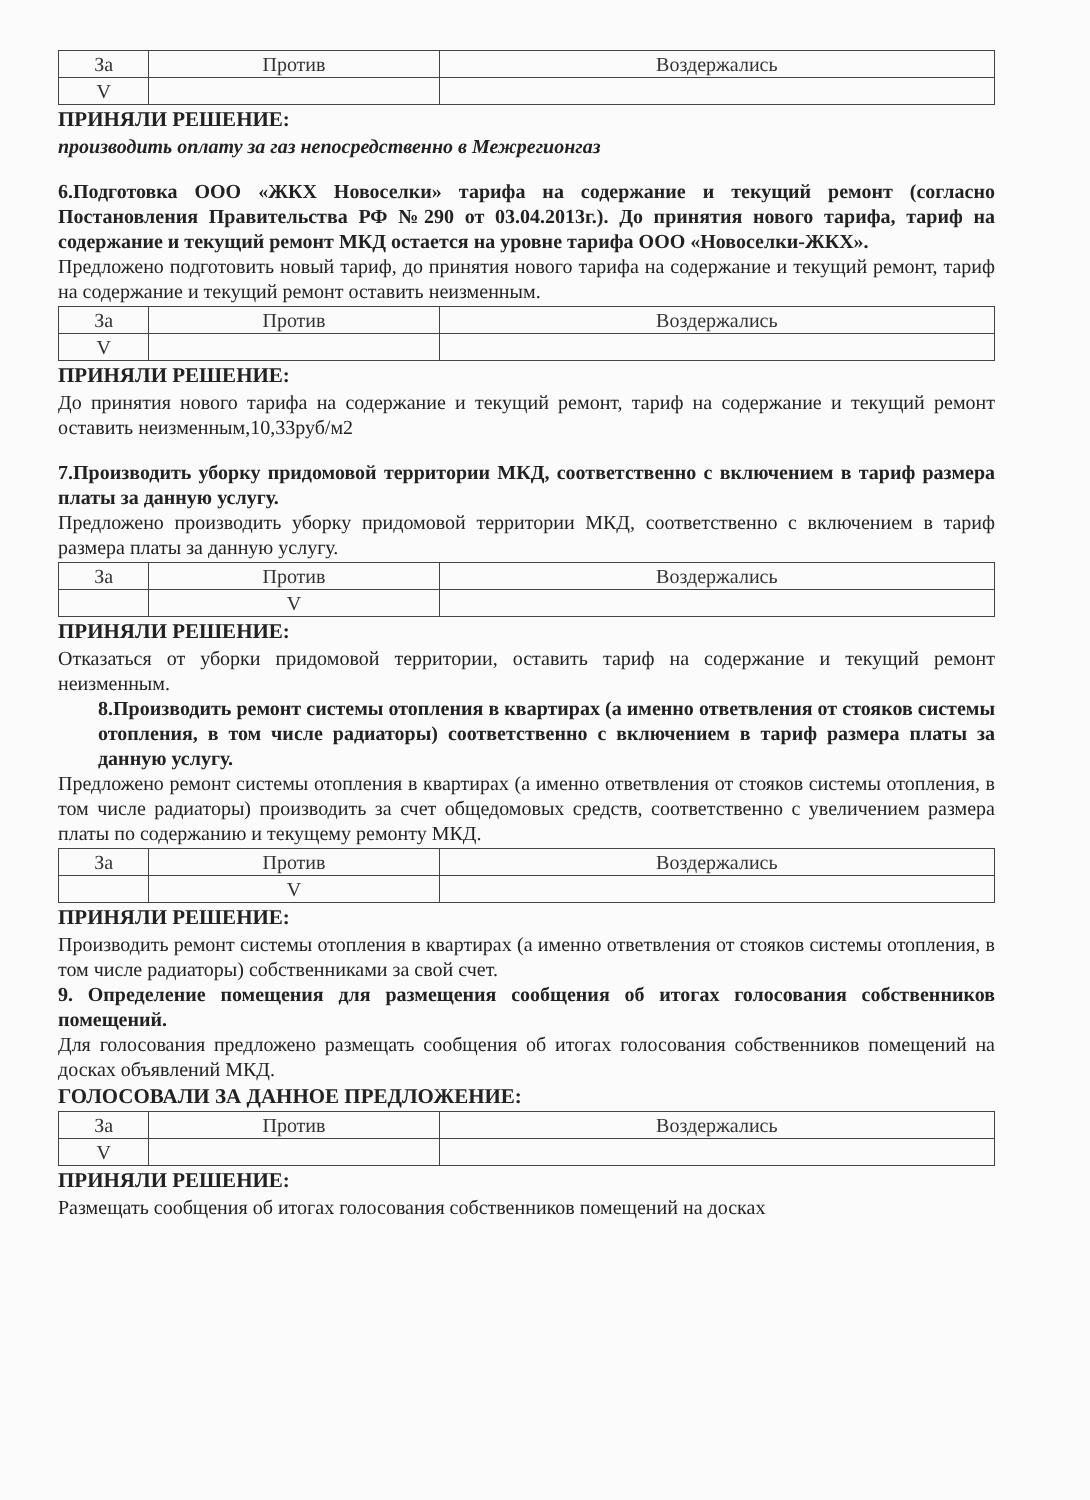| За | Против | Воздержались |
| --- | --- | --- |
| V | | |
ПРИНЯЛИ РЕШЕНИЕ:
производить оплату за газ непосредственно в Межрегионгаз
6.Подготовка ООО «ЖКХ Новоселки» тарифа на содержание и текущий ремонт (согласно Постановления Правительства РФ №290 от 03.04.2013г.). До принятия нового тарифа, тариф на содержание и текущий ремонт МКД остается на уровне тарифа ООО «Новоселки-ЖКХ».
Предложено подготовить новый тариф, до принятия нового тарифа на содержание и текущий ремонт, тариф на содержание и текущий ремонт оставить неизменным.
| За | Против | Воздержались |
| --- | --- | --- |
| V | | |
ПРИНЯЛИ РЕШЕНИЕ:
До принятия нового тарифа на содержание и текущий ремонт, тариф на содержание и текущий ремонт оставить неизменным,10,33руб/м2
7.Производить уборку придомовой территории МКД, соответственно с включением в тариф размера платы за данную услугу.
Предложено производить уборку придомовой территории МКД, соответственно с включением в тариф размера платы за данную услугу.
| За | Против | Воздержались |
| --- | --- | --- |
| | V | |
ПРИНЯЛИ РЕШЕНИЕ:
Отказаться от уборки придомовой территории, оставить тариф на содержание и текущий ремонт неизменным.
8.Производить ремонт системы отопления в квартирах (а именно ответвления от стояков системы отопления, в том числе радиаторы) соответственно с включением в тариф размера платы за данную услугу.
Предложено ремонт системы отопления в квартирах (а именно ответвления от стояков системы отопления, в том числе радиаторы) производить за счет общедомовых средств, соответственно с увеличением размера платы по содержанию и текущему ремонту МКД.
| За | Против | Воздержались |
| --- | --- | --- |
| | V | |
ПРИНЯЛИ РЕШЕНИЕ:
Производить ремонт системы отопления в квартирах (а именно ответвления от стояков системы отопления, в том числе радиаторы) собственниками за свой счет.
9. Определение помещения для размещения сообщения об итогах голосования собственников помещений.
Для голосования предложено размещать сообщения об итогах голосования собственников помещений на досках объявлений МКД.
ГОЛОСОВАЛИ ЗА ДАННОЕ ПРЕДЛОЖЕНИЕ:
| За | Против | Воздержались |
| --- | --- | --- |
| V | | |
ПРИНЯЛИ РЕШЕНИЕ:
Размещать сообщения об итогах голосования собственников помещений на досках